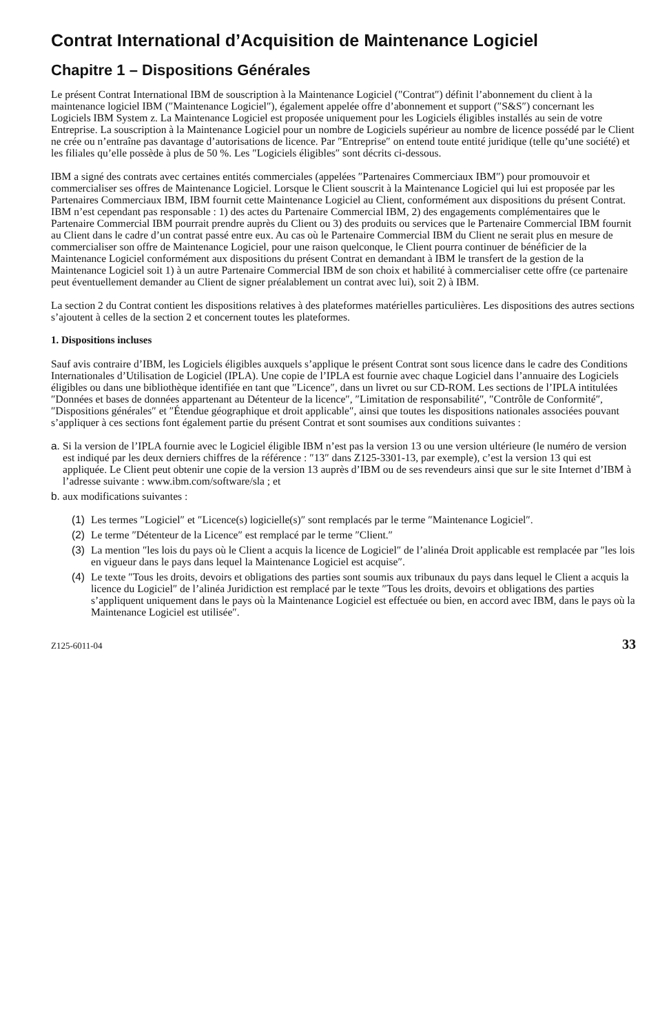Contrat International d’Acquisition de Maintenance Logiciel
Chapitre 1 – Dispositions Générales
Le présent Contrat International IBM de souscription à la Maintenance Logiciel (″Contrat″) définit l’abonnement du client à la maintenance logiciel IBM (″Maintenance Logiciel″), également appelée offre d’abonnement et support (″S&S″) concernant les Logiciels IBM System z. La Maintenance Logiciel est proposée uniquement pour les Logiciels éligibles installés au sein de votre Entreprise. La souscription à la Maintenance Logiciel pour un nombre de Logiciels supérieur au nombre de licence possédé par le Client ne crée ou n’entraîne pas davantage d’autorisations de licence. Par ″Entreprise″ on entend toute entité juridique (telle qu’une société) et les filiales qu’elle possède à plus de 50 %. Les ″Logiciels éligibles″ sont décrits ci-dessous.
IBM a signé des contrats avec certaines entités commerciales (appelées ″Partenaires Commerciaux IBM″) pour promouvoir et commercialiser ses offres de Maintenance Logiciel. Lorsque le Client souscrit à la Maintenance Logiciel qui lui est proposée par les Partenaires Commerciaux IBM, IBM fournit cette Maintenance Logiciel au Client, conformément aux dispositions du présent Contrat. IBM n’est cependant pas responsable : 1) des actes du Partenaire Commercial IBM, 2) des engagements complémentaires que le Partenaire Commercial IBM pourrait prendre auprès du Client ou 3) des produits ou services que le Partenaire Commercial IBM fournit au Client dans le cadre d’un contrat passé entre eux. Au cas où le Partenaire Commercial IBM du Client ne serait plus en mesure de commercialiser son offre de Maintenance Logiciel, pour une raison quelconque, le Client pourra continuer de bénéficier de la Maintenance Logiciel conformément aux dispositions du présent Contrat en demandant à IBM le transfert de la gestion de la Maintenance Logiciel soit 1) à un autre Partenaire Commercial IBM de son choix et habilité à commercialiser cette offre (ce partenaire peut éventuellement demander au Client de signer préalablement un contrat avec lui), soit 2) à IBM.
La section 2 du Contrat contient les dispositions relatives à des plateformes matérielles particulières. Les dispositions des autres sections s’ajoutent à celles de la section 2 et concernent toutes les plateformes.
1. Dispositions incluses
Sauf avis contraire d’IBM, les Logiciels éligibles auxquels s’applique le présent Contrat sont sous licence dans le cadre des Conditions Internationales d’Utilisation de Logiciel (IPLA). Une copie de l’IPLA est fournie avec chaque Logiciel dans l’annuaire des Logiciels éligibles ou dans une bibliothèque identifiée en tant que ″Licence″, dans un livret ou sur CD-ROM. Les sections de l’IPLA intitulées ″Données et bases de données appartenant au Détenteur de la licence″, ″Limitation de responsabilité″, ″Contrôle de Conformité″, ″Dispositions générales″ et ″Étendue géographique et droit applicable″, ainsi que toutes les dispositions nationales associées pouvant s’appliquer à ces sections font également partie du présent Contrat et sont soumises aux conditions suivantes :
a. Si la version de l’IPLA fournie avec le Logiciel éligible IBM n’est pas la version 13 ou une version ultérieure (le numéro de version est indiqué par les deux derniers chiffres de la référence : ″13″ dans Z125-3301-13, par exemple), c’est la version 13 qui est appliquée. Le Client peut obtenir une copie de la version 13 auprès d’IBM ou de ses revendeurs ainsi que sur le site Internet d’IBM à l’adresse suivante : www.ibm.com/software/sla ; et
b. aux modifications suivantes :
(1) Les termes ″Logiciel″ et ″Licence(s) logicielle(s)″ sont remplacés par le terme ″Maintenance Logiciel″.
(2) Le terme ″Détenteur de la Licence″ est remplacé par le terme ″Client.″
(3) La mention ″les lois du pays où le Client a acquis la licence de Logiciel″ de l’alinéa Droit applicable est remplacée par ″les lois en vigueur dans le pays dans lequel la Maintenance Logiciel est acquise″.
(4) Le texte ″Tous les droits, devoirs et obligations des parties sont soumis aux tribunaux du pays dans lequel le Client a acquis la licence du Logiciel″ de l’alinéa Juridiction est remplacé par le texte ″Tous les droits, devoirs et obligations des parties s’appliquent uniquement dans le pays où la Maintenance Logiciel est effectuée ou bien, en accord avec IBM, dans le pays où la Maintenance Logiciel est utilisée″.
Z125-6011-04 33